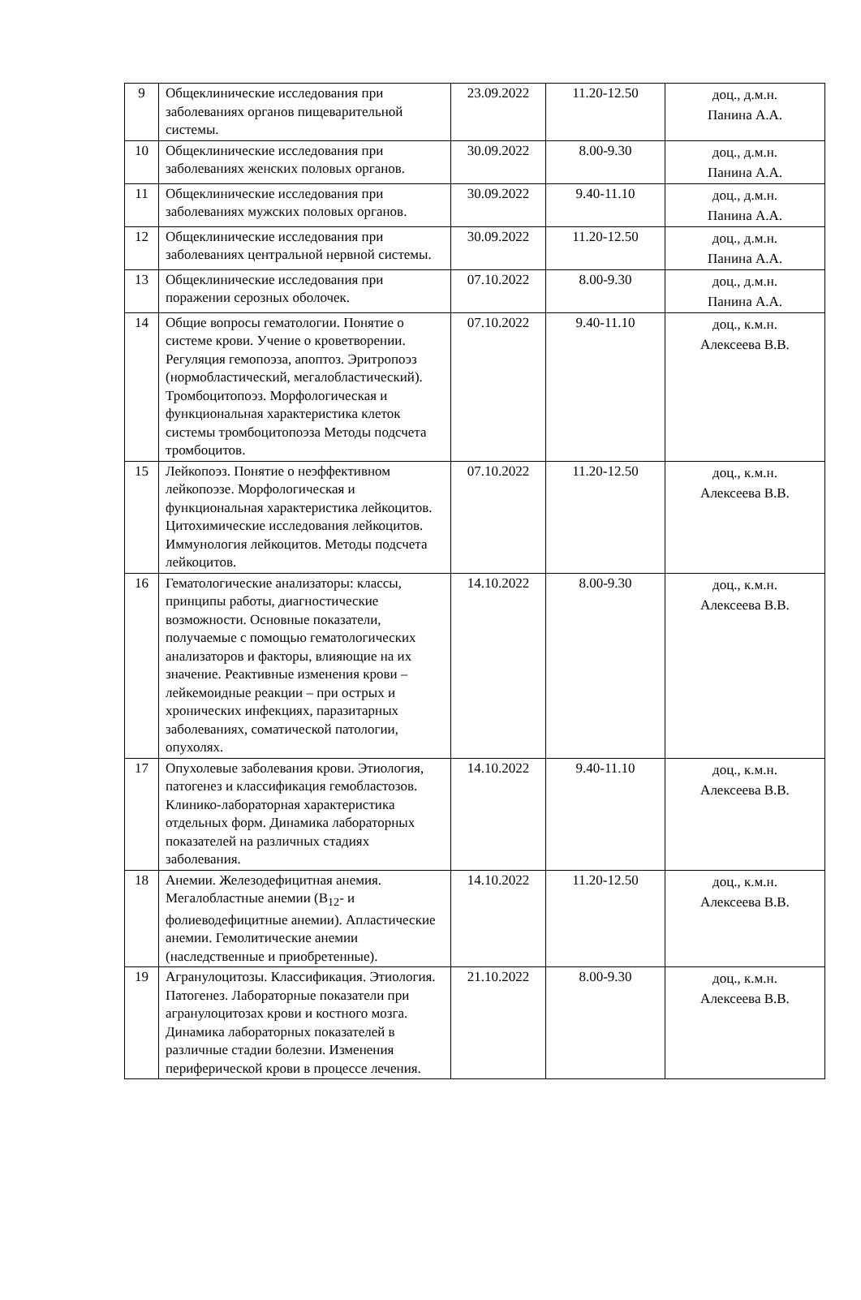| 9 | Общеклинические исследования при заболеваниях органов пищеварительной системы. | 23.09.2022 | 11.20-12.50 | доц., д.м.н. Панина А.А. |
| 10 | Общеклинические исследования при заболеваниях женских половых органов. | 30.09.2022 | 8.00-9.30 | доц., д.м.н. Панина А.А. |
| 11 | Общеклинические исследования при заболеваниях мужских половых органов. | 30.09.2022 | 9.40-11.10 | доц., д.м.н. Панина А.А. |
| 12 | Общеклинические исследования при заболеваниях центральной нервной системы. | 30.09.2022 | 11.20-12.50 | доц., д.м.н. Панина А.А. |
| 13 | Общеклинические исследования при поражении серозных оболочек. | 07.10.2022 | 8.00-9.30 | доц., д.м.н. Панина А.А. |
| 14 | Общие вопросы гематологии. Понятие о системе крови. Учение о кроветворении. Регуляция гемопоэза, апоптоз. Эритропоэз (нормобластический, мегалобластический). Тромбоцитопоэз. Морфологическая и функциональная характеристика клеток системы тромбоцитопоэза Методы подсчета тромбоцитов. | 07.10.2022 | 9.40-11.10 | доц., к.м.н. Алексеева В.В. |
| 15 | Лейкопоэз. Понятие о неэффективном лейкопоэзе. Морфологическая и функциональная характеристика лейкоцитов. Цитохимические исследования лейкоцитов. Иммунология лейкоцитов. Методы подсчета лейкоцитов. | 07.10.2022 | 11.20-12.50 | доц., к.м.н. Алексеева В.В. |
| 16 | Гематологические анализаторы: классы, принципы работы, диагностические возможности. Основные показатели, получаемые с помощью гематологических анализаторов и факторы, влияющие на их значение. Реактивные изменения крови – лейкемоидные реакции – при острых и хронических инфекциях, паразитарных заболеваниях, соматической патологии, опухолях. | 14.10.2022 | 8.00-9.30 | доц., к.м.н. Алексеева В.В. |
| 17 | Опухолевые заболевания крови. Этиология, патогенез и классификация гемобластозов. Клинико-лабораторная характеристика отдельных форм. Динамика лабораторных показателей на различных стадиях заболевания. | 14.10.2022 | 9.40-11.10 | доц., к.м.н. Алексеева В.В. |
| 18 | Анемии. Железодефицитная анемия. Мегалобластные анемии (B<sub>12</sub>- и фолиеводефицитные анемии). Апластические анемии. Гемолитические анемии (наследственные и приобретенные). | 14.10.2022 | 11.20-12.50 | доц., к.м.н. Алексеева В.В. |
| 19 | Агранулоцитозы. Классификация. Этиология. Патогенез. Лабораторные показатели при агранулоцитозах крови и костного мозга. Динамика лабораторных показателей в различные стадии болезни. Изменения периферической крови в процессе лечения. | 21.10.2022 | 8.00-9.30 | доц., к.м.н. Алексеева В.В. |